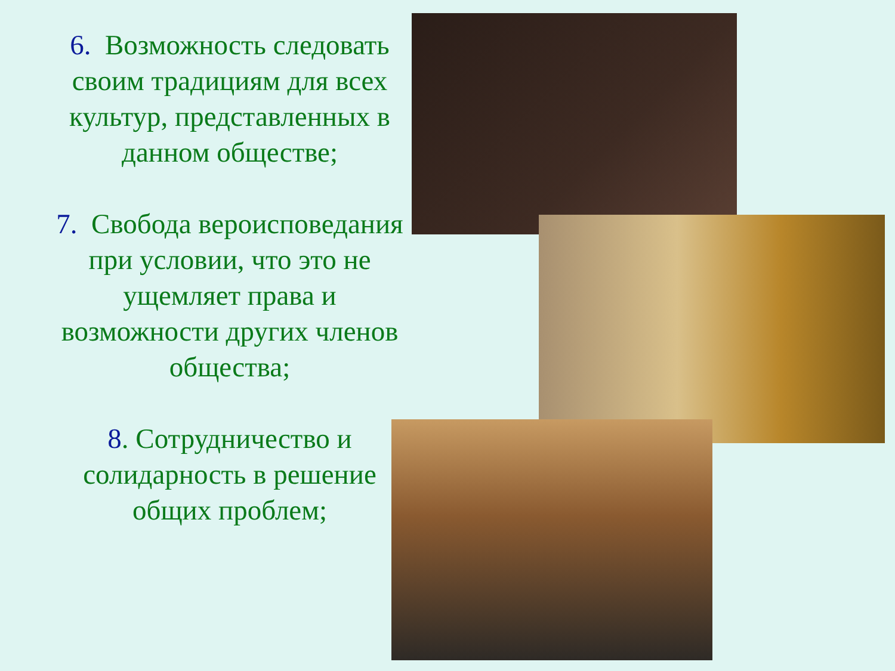6. Возможность следовать своим традициям для всех культур, представленных в данном обществе;
7. Свобода вероисповедания при условии, что это не ущемляет права и возможности других членов общества;
8. Сотрудничество и солидарность в решение общих проблем;